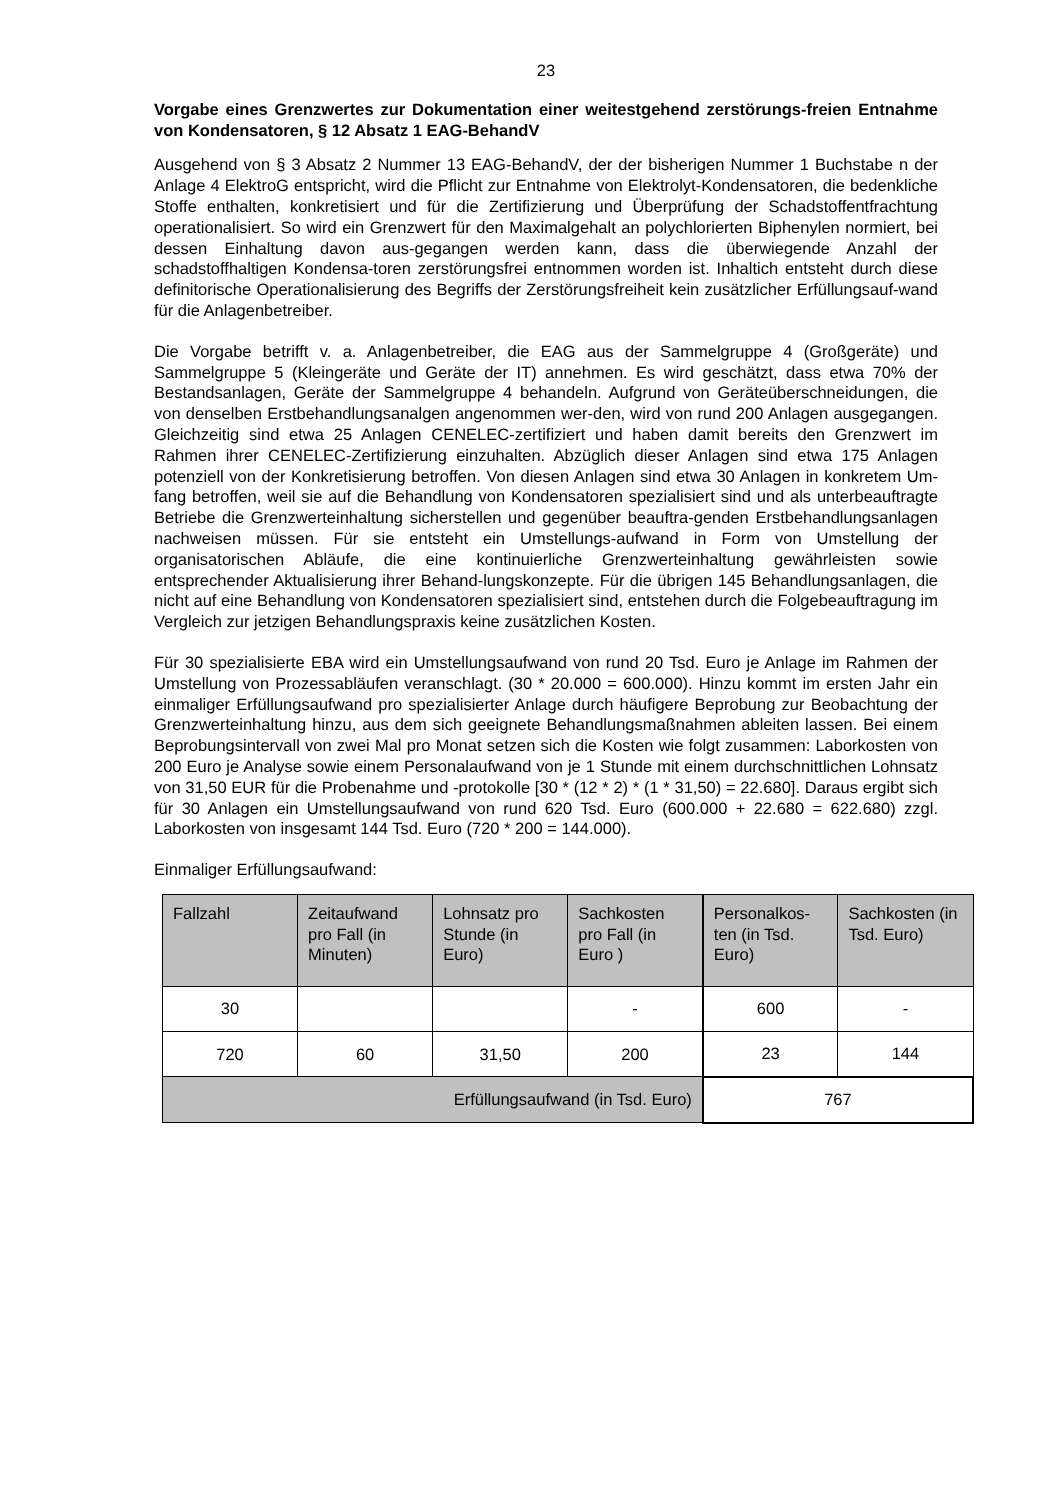23
Vorgabe eines Grenzwertes zur Dokumentation einer weitestgehend zerstörungs-freien Entnahme von Kondensatoren, § 12 Absatz 1 EAG-BehandV
Ausgehend von § 3 Absatz 2 Nummer 13 EAG-BehandV, der der bisherigen Nummer 1 Buchstabe n der Anlage 4 ElektroG entspricht, wird die Pflicht zur Entnahme von Elektrolyt-Kondensatoren, die bedenkliche Stoffe enthalten, konkretisiert und für die Zertifizierung und Überprüfung der Schadstoffentfrachtung operationalisiert. So wird ein Grenzwert für den Maximalgehalt an polychlorierten Biphenylen normiert, bei dessen Einhaltung davon aus-gegangen werden kann, dass die überwiegende Anzahl der schadstoffhaltigen Kondensa-toren zerstörungsfrei entnommen worden ist. Inhaltich entsteht durch diese definitorische Operationalisierung des Begriffs der Zerstörungsfreiheit kein zusätzlicher Erfüllungsauf-wand für die Anlagenbetreiber.
Die Vorgabe betrifft v. a. Anlagenbetreiber, die EAG aus der Sammelgruppe 4 (Großgeräte) und Sammelgruppe 5 (Kleingeräte und Geräte der IT) annehmen. Es wird geschätzt, dass etwa 70% der Bestandsanlagen, Geräte der Sammelgruppe 4 behandeln. Aufgrund von Geräteüberschneidungen, die von denselben Erstbehandlungsanalgen angenommen wer-den, wird von rund 200 Anlagen ausgegangen. Gleichzeitig sind etwa 25 Anlagen CENELEC-zertifiziert und haben damit bereits den Grenzwert im Rahmen ihrer CENELEC-Zertifizierung einzuhalten. Abzüglich dieser Anlagen sind etwa 175 Anlagen potenziell von der Konkretisierung betroffen. Von diesen Anlagen sind etwa 30 Anlagen in konkretem Um-fang betroffen, weil sie auf die Behandlung von Kondensatoren spezialisiert sind und als unterbeauftragte Betriebe die Grenzwerteinhaltung sicherstellen und gegenüber beauftra-genden Erstbehandlungsanlagen nachweisen müssen. Für sie entsteht ein Umstellungs-aufwand in Form von Umstellung der organisatorischen Abläufe, die eine kontinuierliche Grenzwerteinhaltung gewährleisten sowie entsprechender Aktualisierung ihrer Behand-lungskonzepte. Für die übrigen 145 Behandlungsanlagen, die nicht auf eine Behandlung von Kondensatoren spezialisiert sind, entstehen durch die Folgebeauftragung im Vergleich zur jetzigen Behandlungspraxis keine zusätzlichen Kosten.
Für 30 spezialisierte EBA wird ein Umstellungsaufwand von rund 20 Tsd. Euro je Anlage im Rahmen der Umstellung von Prozessabläufen veranschlagt. (30 * 20.000 = 600.000). Hinzu kommt im ersten Jahr ein einmaliger Erfüllungsaufwand pro spezialisierter Anlage durch häufigere Beprobung zur Beobachtung der Grenzwerteinhaltung hinzu, aus dem sich geeignete Behandlungsmaßnahmen ableiten lassen. Bei einem Beprobungsintervall von zwei Mal pro Monat setzen sich die Kosten wie folgt zusammen: Laborkosten von 200 Euro je Analyse sowie einem Personalaufwand von je 1 Stunde mit einem durchschnittlichen Lohnsatz von 31,50 EUR für die Probenahme und -protokolle [30 * (12 * 2) * (1 * 31,50) = 22.680]. Daraus ergibt sich für 30 Anlagen ein Umstellungsaufwand von rund 620 Tsd. Euro (600.000 + 22.680 = 622.680) zzgl. Laborkosten von insgesamt 144 Tsd. Euro (720 * 200 = 144.000).
Einmaliger Erfüllungsaufwand:
| Fallzahl | Zeitaufwand pro Fall (in Minuten) | Lohnsatz pro Stunde (in Euro) | Sachkosten pro Fall (in Euro ) | Personalkos-ten (in Tsd. Euro) | Sachkosten (in Tsd. Euro) |
| --- | --- | --- | --- | --- | --- |
| 30 | | | - | 600 | - |
| 720 | 60 | 31,50 | 200 | 23 | 144 |
| Erfüllungsaufwand (in Tsd. Euro) | | | | 767 | |